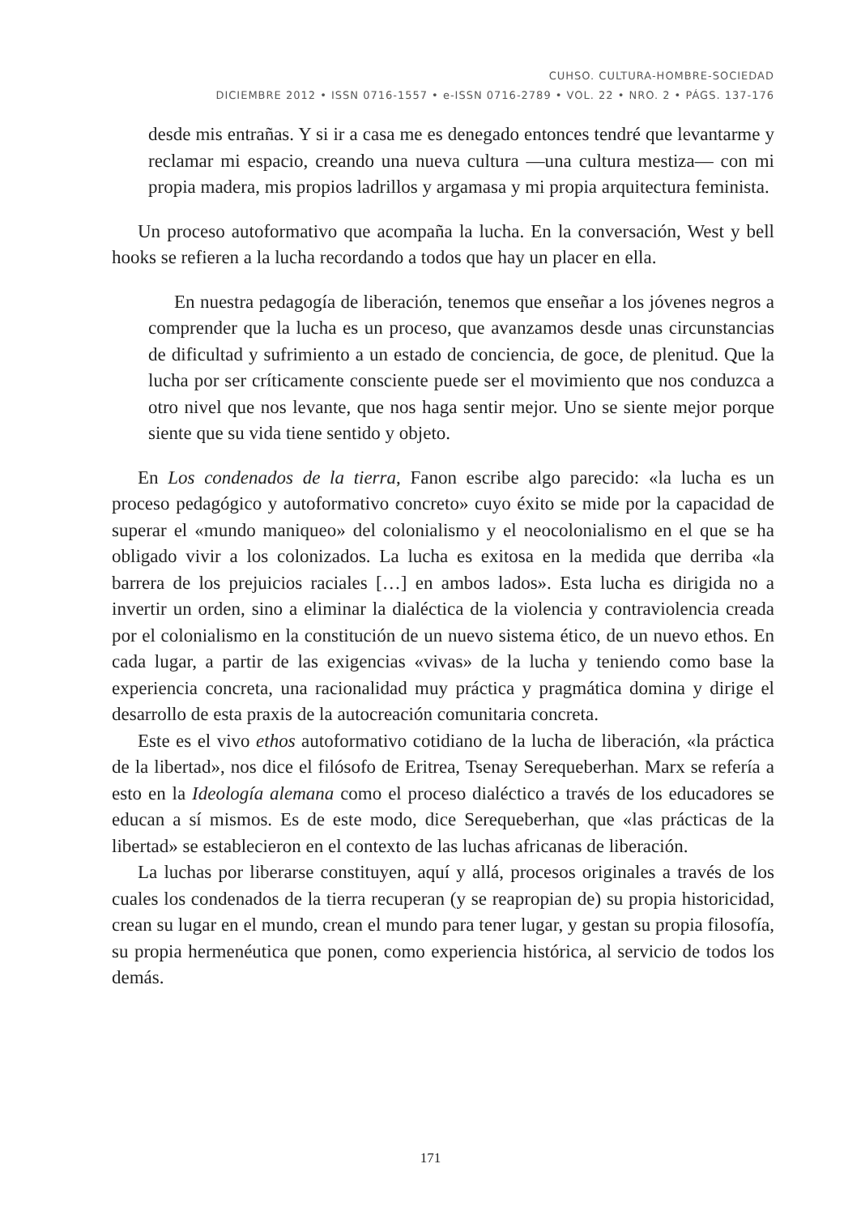CUHSO. CULTURA-HOMBRE-SOCIEDAD
DICIEMBRE 2012 • ISSN 0716-1557 • e-ISSN 0716-2789 • VOL. 22 • NRO. 2 • PÁGS. 137-176
desde mis entrañas. Y si ir a casa me es denegado entonces tendré que levantarme y reclamar mi espacio, creando una nueva cultura —una cultura mestiza— con mi propia madera, mis propios ladrillos y argamasa y mi propia arquitectura feminista.
Un proceso autoformativo que acompaña la lucha. En la conversación, West y bell hooks se refieren a la lucha recordando a todos que hay un placer en ella.
En nuestra pedagogía de liberación, tenemos que enseñar a los jóvenes negros a comprender que la lucha es un proceso, que avanzamos desde unas circunstancias de dificultad y sufrimiento a un estado de conciencia, de goce, de plenitud. Que la lucha por ser críticamente consciente puede ser el movimiento que nos conduzca a otro nivel que nos levante, que nos haga sentir mejor. Uno se siente mejor porque siente que su vida tiene sentido y objeto.
En Los condenados de la tierra, Fanon escribe algo parecido: «la lucha es un proceso pedagógico y autoformativo concreto» cuyo éxito se mide por la capacidad de superar el «mundo maniqueo» del colonialismo y el neocolonialismo en el que se ha obligado vivir a los colonizados. La lucha es exitosa en la medida que derriba «la barrera de los prejuicios raciales […] en ambos lados». Esta lucha es dirigida no a invertir un orden, sino a eliminar la dialéctica de la violencia y contraviolencia creada por el colonialismo en la constitución de un nuevo sistema ético, de un nuevo ethos. En cada lugar, a partir de las exigencias «vivas» de la lucha y teniendo como base la experiencia concreta, una racionalidad muy práctica y pragmática domina y dirige el desarrollo de esta praxis de la autocreación comunitaria concreta.
Este es el vivo ethos autoformativo cotidiano de la lucha de liberación, «la práctica de la libertad», nos dice el filósofo de Eritrea, Tsenay Serequeberhan. Marx se refería a esto en la Ideología alemana como el proceso dialéctico a través de los educadores se educan a sí mismos. Es de este modo, dice Serequeberhan, que «las prácticas de la libertad» se establecieron en el contexto de las luchas africanas de liberación.
La luchas por liberarse constituyen, aquí y allá, procesos originales a través de los cuales los condenados de la tierra recuperan (y se reapropian de) su propia historicidad, crean su lugar en el mundo, crean el mundo para tener lugar, y gestan su propia filosofía, su propia hermenéutica que ponen, como experiencia histórica, al servicio de todos los demás.
171